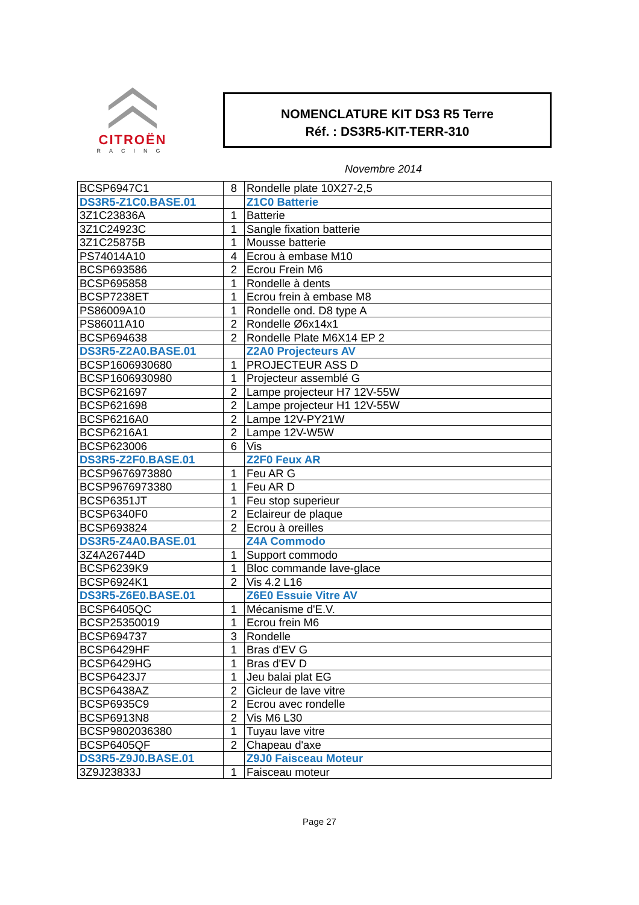CITROËN
RACING
NOMENCLATURE KIT DS3 R5 Terre
Réf. : DS3R5-KIT-TERR-310
Novembre 2014
| BCSP6947C1 | 8 | Rondelle plate 10X27-2,5 |
| DS3R5-Z1C0.BASE.01 | | Z1C0 Batterie |
| 3Z1C23836A | 1 | Batterie |
| 3Z1C24923C | 1 | Sangle fixation batterie |
| 3Z1C25875B | 1 | Mousse batterie |
| PS74014A10 | 4 | Ecrou à embase M10 |
| BCSP693586 | 2 | Ecrou Frein M6 |
| BCSP695858 | 1 | Rondelle à dents |
| BCSP7238ET | 1 | Ecrou frein à embase M8 |
| PS86009A10 | 1 | Rondelle ond. D8 type A |
| PS86011A10 | 2 | Rondelle Ø6x14x1 |
| BCSP694638 | 2 | Rondelle Plate M6X14 EP 2 |
| DS3R5-Z2A0.BASE.01 | | Z2A0 Projecteurs AV |
| BCSP1606930680 | 1 | PROJECTEUR ASS D |
| BCSP1606930980 | 1 | Projecteur assemblé G |
| BCSP621697 | 2 | Lampe projecteur H7 12V-55W |
| BCSP621698 | 2 | Lampe projecteur H1 12V-55W |
| BCSP6216A0 | 2 | Lampe 12V-PY21W |
| BCSP6216A1 | 2 | Lampe 12V-W5W |
| BCSP623006 | 6 | Vis |
| DS3R5-Z2F0.BASE.01 | | Z2F0 Feux AR |
| BCSP9676973880 | 1 | Feu AR G |
| BCSP9676973380 | 1 | Feu AR D |
| BCSP6351JT | 1 | Feu stop superieur |
| BCSP6340F0 | 2 | Eclaireur de plaque |
| BCSP693824 | 2 | Ecrou à oreilles |
| DS3R5-Z4A0.BASE.01 | | Z4A Commodo |
| 3Z4A26744D | 1 | Support commodo |
| BCSP6239K9 | 1 | Bloc commande lave-glace |
| BCSP6924K1 | 2 | Vis 4.2 L16 |
| DS3R5-Z6E0.BASE.01 | | Z6E0 Essuie Vitre AV |
| BCSP6405QC | 1 | Mécanisme d'E.V. |
| BCSP25350019 | 1 | Ecrou frein M6 |
| BCSP694737 | 3 | Rondelle |
| BCSP6429HF | 1 | Bras d'EV G |
| BCSP6429HG | 1 | Bras d'EV D |
| BCSP6423J7 | 1 | Jeu balai plat EG |
| BCSP6438AZ | 2 | Gicleur de lave vitre |
| BCSP6935C9 | 2 | Ecrou avec rondelle |
| BCSP6913N8 | 2 | Vis M6 L30 |
| BCSP9802036380 | 1 | Tuyau lave vitre |
| BCSP6405QF | 2 | Chapeau d'axe |
| DS3R5-Z9J0.BASE.01 | | Z9J0 Faisceau Moteur |
| 3Z9J23833J | 1 | Faisceau moteur |
Page 27